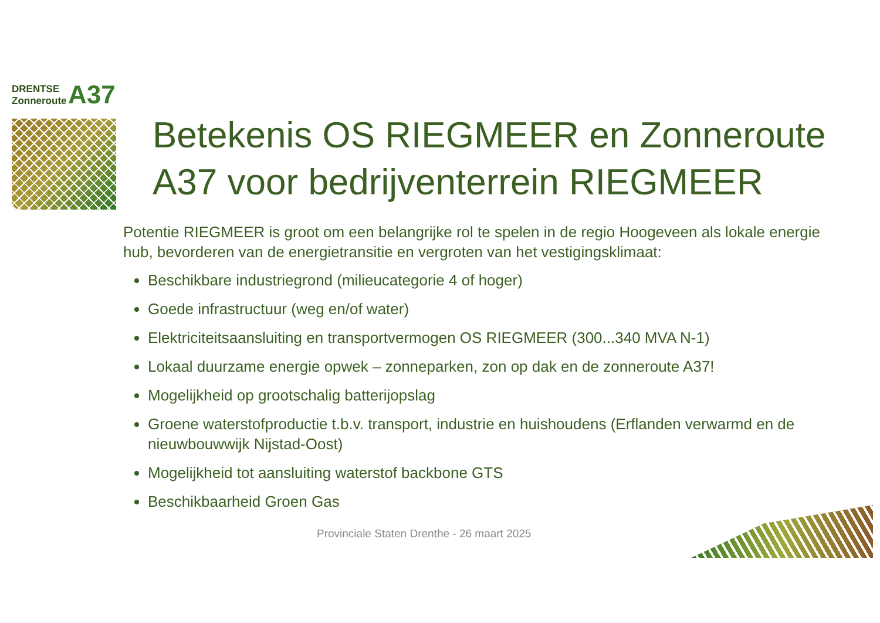DRENTSE
Zonneroute
A37
Betekenis OS RIEGMEER en Zonneroute A37 voor bedrijventerrein RIEGMEER
Potentie RIEGMEER is groot om een belangrijke rol te spelen in de regio Hoogeveen als lokale energie hub, bevorderen van de energietransitie en vergroten van het vestigingsklimaat:
Beschikbare industriegrond (milieucategorie 4 of hoger)
Goede infrastructuur (weg en/of water)
Elektriciteitsaansluiting en transportvermogen OS RIEGMEER (300...340 MVA N-1)
Lokaal duurzame energie opwek – zonneparken, zon op dak en de zonneroute A37!
Mogelijkheid op grootschalig batterijopslag
Groene waterstofproductie t.b.v. transport, industrie en huishoudens (Erflanden verwarmd en de nieuwbouwwijk Nijstad-Oost)
Mogelijkheid tot aansluiting waterstof backbone GTS
Beschikbaarheid Groen Gas
Provinciale Staten Drenthe - 26 maart 2025